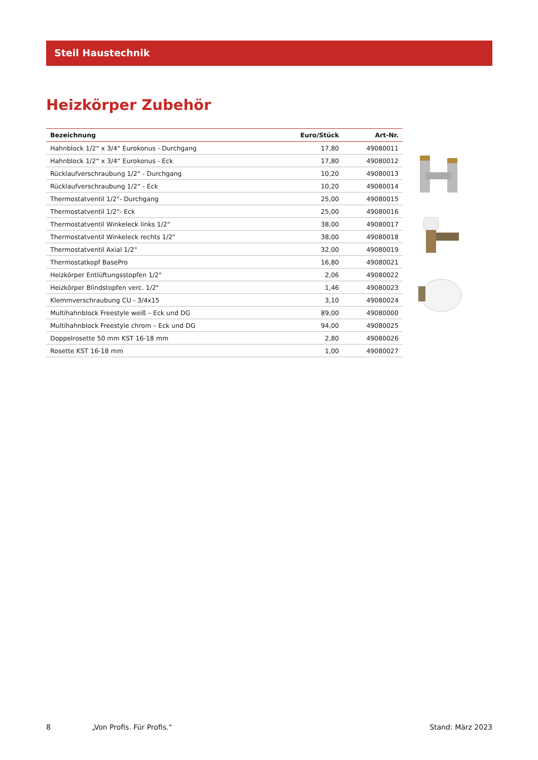Steil Haustechnik
Heizkörper Zubehör
| Bezeichnung | Euro/Stück | Art-Nr. |
| --- | --- | --- |
| Hahnblock 1/2“ x 3/4“ Eurokonus - Durchgang | 17,80 | 49080011 |
| Hahnblock 1/2“ x 3/4“ Eurokonus - Eck | 17,80 | 49080012 |
| Rücklaufverschraubung 1/2“ - Durchgang | 10,20 | 49080013 |
| Rücklaufverschraubung 1/2“ - Eck | 10,20 | 49080014 |
| Thermostatventil 1/2"- Durchgang | 25,00 | 49080015 |
| Thermostatventil 1/2"- Eck | 25,00 | 49080016 |
| Thermostatventil Winkeleck links 1/2" | 38,00 | 49080017 |
| Thermostatventil Winkeleck rechts 1/2" | 38,00 | 49080018 |
| Thermostatventil Axial 1/2" | 32,00 | 49080019 |
| Thermostatkopf BasePro | 16,80 | 49080021 |
| Heizkörper Entlüftungsstopfen 1/2" | 2,06 | 49080022 |
| Heizkörper Blindstopfen verc. 1/2" | 1,46 | 49080023 |
| Klemmverschraubung CU - 3/4x15 | 3,10 | 49080024 |
| Multihahnblock Freestyle weiß – Eck und DG | 89,00 | 49080000 |
| Multihahnblock Freestyle chrom – Eck und DG | 94,00 | 49080025 |
| Doppelrosette 50 mm KST 16-18 mm | 2,80 | 49080026 |
| Rosette KST 16-18 mm | 1,00 | 49080027 |
8 „Von Profis. Für Profis.“Stand: März 2023